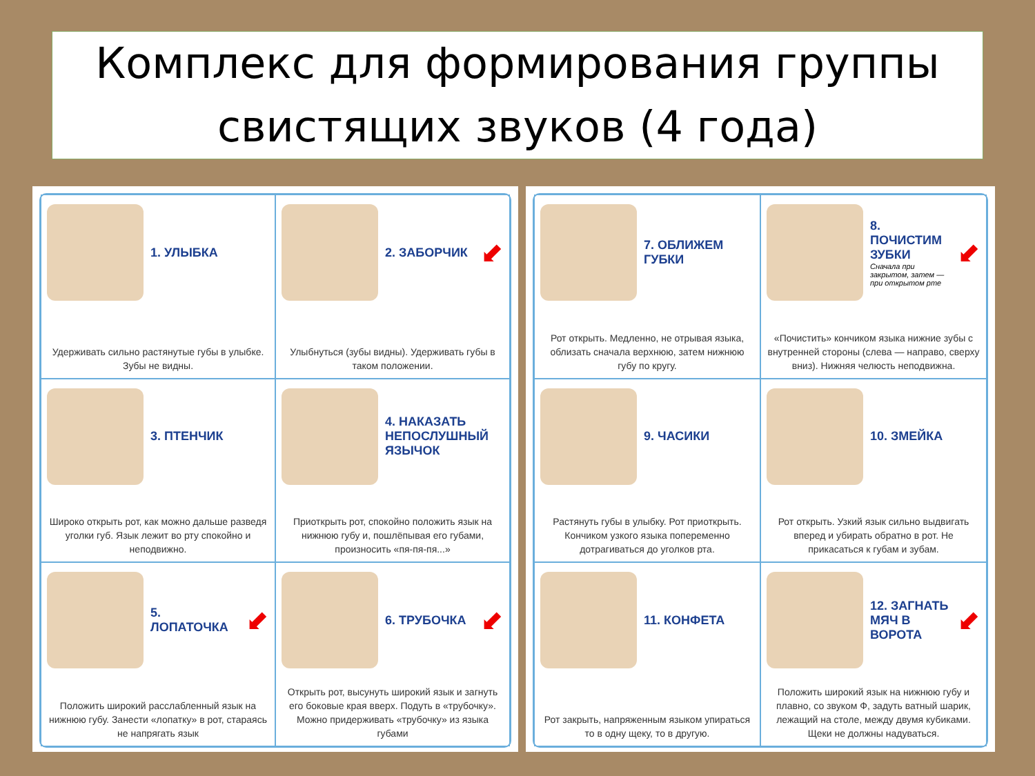Комплекс для формирования группы
свистящих звуков (4 года)
1. УЛЫБКА
Удерживать сильно растянутые губы в улыбке. Зубы не видны.
2. ЗАБОРЧИК
⬋
Улыбнуться (зубы видны). Удерживать губы в таком положении.
3. ПТЕНЧИК
Широко открыть рот, как можно дальше разведя уголки губ. Язык лежит во рту спокойно и неподвижно.
4. НАКАЗАТЬ НЕПОСЛУШНЫЙ ЯЗЫЧОК
Приоткрыть рот, спокойно положить язык на нижнюю губу и, пошлёпывая его губами, произносить «пя-пя-пя...»
5. ЛОПАТОЧКА
⬋
Положить широкий расслабленный язык на нижнюю губу. Занести «лопатку» в рот, стараясь не напрягать язык
6. ТРУБОЧКА
⬋
Открыть рот, высунуть широкий язык и загнуть его боковые края вверх. Подуть в «трубочку». Можно придерживать «трубочку» из языка губами
7. ОБЛИЖЕМ ГУБКИ
Рот открыть. Медленно, не отрывая языка, облизать сначала верхнюю, затем нижнюю губу по кругу.
8. ПОЧИСТИМ ЗУБКИ
Сначала при закрытом, затем — при открытом рте
⬋
«Почистить» кончиком языка нижние зубы с внутренней стороны (слева — направо, сверху вниз). Нижняя челюсть неподвижна.
9. ЧАСИКИ
Растянуть губы в улыбку. Рот приоткрыть. Кончиком узкого языка попеременно дотрагиваться до уголков рта.
10. ЗМЕЙКА
Рот открыть. Узкий язык сильно выдвигать вперед и убирать обратно в рот. Не прикасаться к губам и зубам.
11. КОНФЕТА
Рот закрыть, напряженным языком упираться то в одну щеку, то в другую.
12. ЗАГНАТЬ МЯЧ В ВОРОТА
⬋
Положить широкий язык на нижнюю губу и плавно, со звуком Ф, задуть ватный шарик, лежащий на столе, между двумя кубиками. Щеки не должны надуваться.